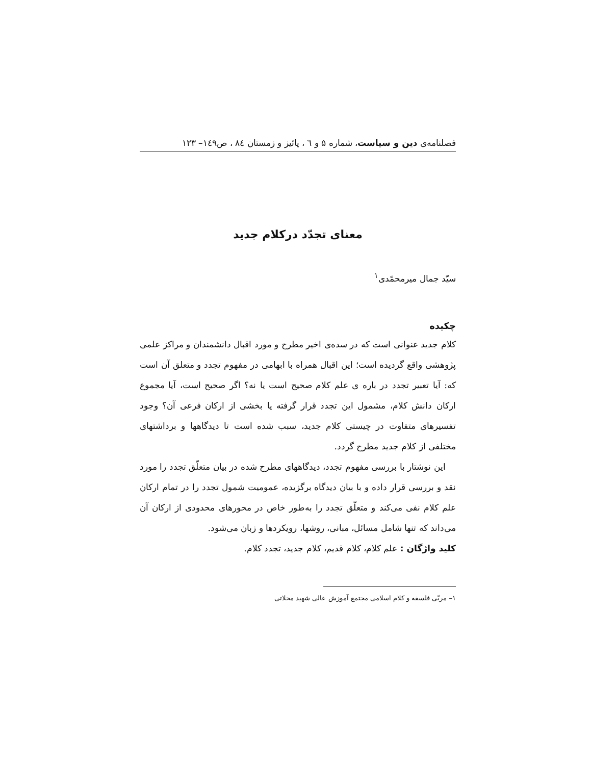فصلنامه‌ی دین و سیاست، شماره ۵ و ٦ ، پائیز و زمستان ٨٤ ، ص١٤٩– ١٢٣
معنای تجدّد درکلام جدید
سیّد جمال میرمحمّدی<sup>۱</sup>
چکیده
کلام جدید عنوانی است که در سده‌ی اخیر مطرح و مورد اقبال دانشمندان و مراکز علمی پژوهشی واقع گردیده است؛ این اقبال همراه با ابهامی در مفهوم تجدد و متعلق آن است که: آیا تعبیر تجدد در باره ی علم کلام صحیح است یا نه؟ اگر صحیح است، آیا مجموع ارکان دانش کلام، مشمول این تجدد قرار گرفته یا بخشی از ارکان فرعی آن؟ وجود تفسیرهای متفاوت در چیستی کلام جدید، سبب شده است تا دیدگاهها و برداشتهای مختلفی از کلام جدید مطرح گردد.
این نوشتار با بررسی مفهوم تجدد، دیدگاههای مطرح شده در بیان متعلّق تجدد را مورد نقد و بررسی قرار داده و با بیان دیدگاه برگزیده، عمومیت شمول تجدد را در تمام ارکان علم کلام نفی می‌کند و متعلّق تجدد را به‌طور خاص در محورهای محدودی از ارکان آن می‌داند که تنها شامل مسائل، مبانی، روشها، رویکردها و زبان می‌شود.
کلید واژگان : علم کلام، کلام قدیم، کلام جدید، تجدد کلام.
۱– مربّی فلسفه و کلام اسلامی مجتمع آموزش عالی شهید محلاتی